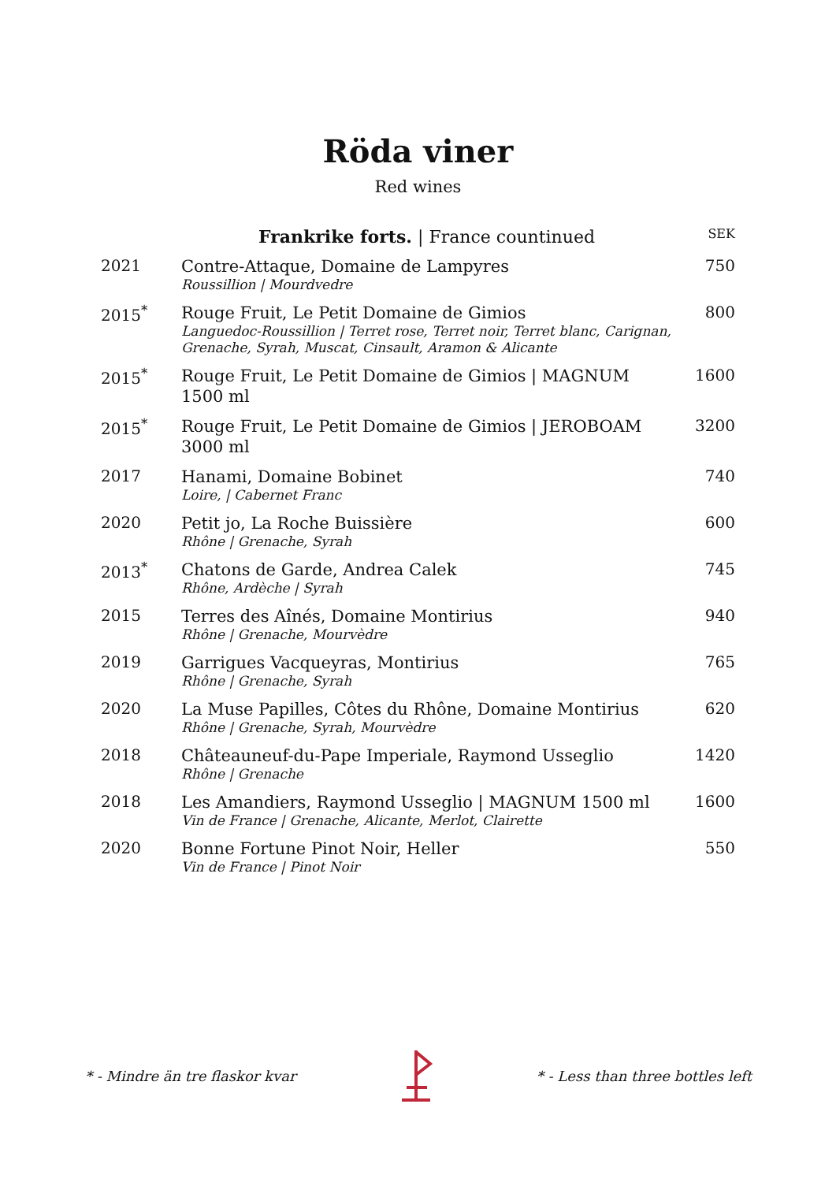Röda viner
Red wines
| | Frankrike forts. / France countinued | SEK |
| --- | --- | --- |
| 2021 | Contre-Attaque, Domaine de Lampyres Roussillion / Mourdvedre | 750 |
| 2015<sup>*</sup> | Rouge Fruit, Le Petit Domaine de Gimios Languedoc-Roussillion / Terret rose, Terret noir, Terret blanc, Carignan, Grenache, Syrah, Muscat, Cinsault, Aramon & Alicante | 800 |
| 2015<sup>*</sup> | Rouge Fruit, Le Petit Domaine de Gimios / MAGNUM 1500 ml | 1600 |
| 2015<sup>*</sup> | Rouge Fruit, Le Petit Domaine de Gimios / JEROBOAM 3000 ml | 3200 |
| 2017 | Hanami, Domaine Bobinet Loire, / Cabernet Franc | 740 |
| 2020 | Petit jo, La Roche Buissière Rhône / Grenache, Syrah | 600 |
| 2013<sup>*</sup> | Chatons de Garde, Andrea Calek Rhône, Ardèche / Syrah | 745 |
| 2015 | Terres des Aînés, Domaine Montirius Rhône / Grenache, Mourvèdre | 940 |
| 2019 | Garrigues Vacqueyras, Montirius Rhône / Grenache, Syrah | 765 |
| 2020 | La Muse Papilles, Côtes du Rhône, Domaine Montirius Rhône / Grenache, Syrah, Mourvèdre | 620 |
| 2018 | Châteauneuf-du-Pape Imperiale, Raymond Usseglio Rhône / Grenache | 1420 |
| 2018 | Les Amandiers, Raymond Usseglio / MAGNUM 1500 ml Vin de France / Grenache, Alicante, Merlot, Clairette | 1600 |
| 2020 | Bonne Fortune Pinot Noir, Heller Vin de France / Pinot Noir | 550 |
* - Mindre än tre flaskor kvar * - Less than three bottles left